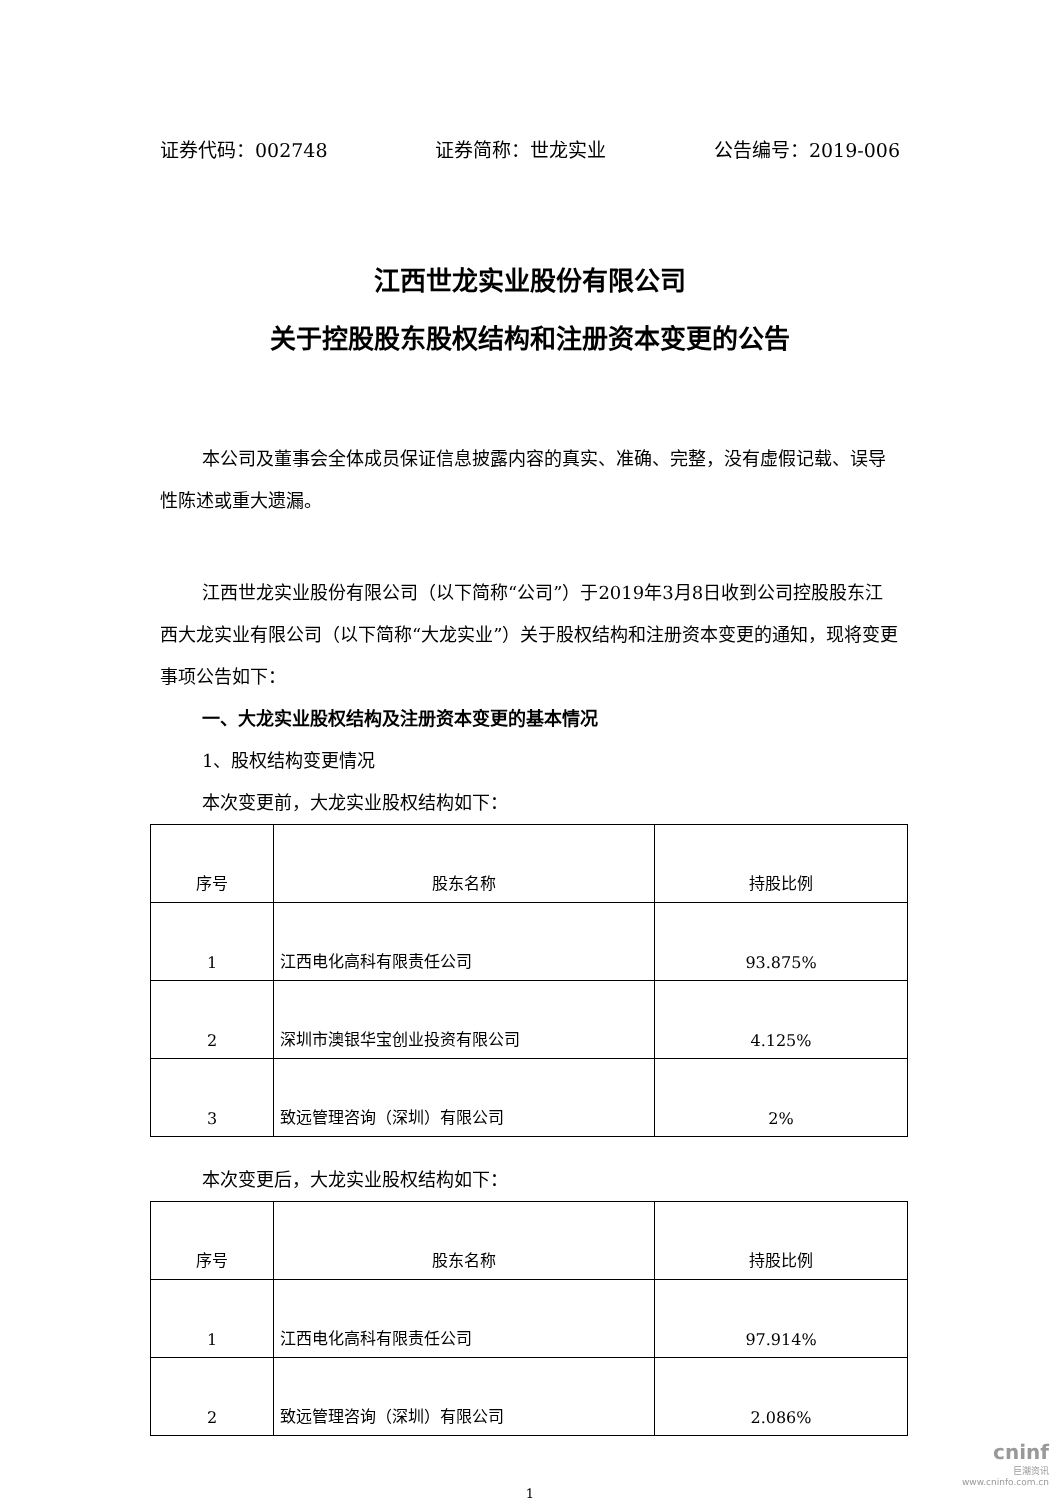证券代码：002748 证券简称：世龙实业 公告编号：2019-006
江西世龙实业股份有限公司
关于控股股东股权结构和注册资本变更的公告
本公司及董事会全体成员保证信息披露内容的真实、准确、完整，没有虚假记载、误导性陈述或重大遗漏。
江西世龙实业股份有限公司（以下简称“公司”）于2019年3月8日收到公司控股股东江西大龙实业有限公司（以下简称“大龙实业”）关于股权结构和注册资本变更的通知，现将变更事项公告如下：
一、大龙实业股权结构及注册资本变更的基本情况
1、股权结构变更情况
本次变更前，大龙实业股权结构如下：
| 序号 | 股东名称 | 持股比例 |
| --- | --- | --- |
| 1 | 江西电化高科有限责任公司 | 93.875% |
| 2 | 深圳市澳银华宝创业投资有限公司 | 4.125% |
| 3 | 致远管理咨询（深圳）有限公司 | 2% |
本次变更后，大龙实业股权结构如下：
| 序号 | 股东名称 | 持股比例 |
| --- | --- | --- |
| 1 | 江西电化高科有限责任公司 | 97.914% |
| 2 | 致远管理咨询（深圳）有限公司 | 2.086% |
1
cninf
巨潮资讯
www.cninfo.com.cn